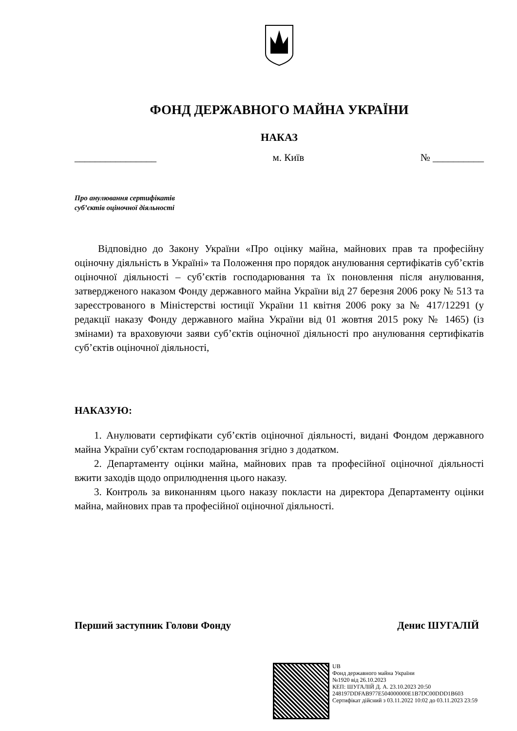ФОНД ДЕРЖАВНОГО МАЙНА УКРАЇНИ
НАКАЗ
________________ м. Київ № __________
Про анулювання сертифікатів
суб’єктів оціночної діяльності
Відповідно до Закону України «Про оцінку майна, майнових прав та професійну оціночну діяльність в Україні» та Положення про порядок анулювання сертифікатів суб’єктів оціночної діяльності – суб’єктів господарювання та їх поновлення після анулювання, затвердженого наказом Фонду державного майна України від 27 березня 2006 року № 513 та зареєстрованого в Міністерстві юстиції України 11 квітня 2006 року за № 417/12291 (у редакції наказу Фонду державного майна України від 01 жовтня 2015 року № 1465) (із змінами) та враховуючи заяви суб’єктів оціночної діяльності про анулювання сертифікатів суб’єктів оціночної діяльності,
НАКАЗУЮ:
1. Анулювати сертифікати суб’єктів оціночної діяльності, видані Фондом державного майна України суб’єктам господарювання згідно з додатком.
2. Департаменту оцінки майна, майнових прав та професійної оціночної діяльності вжити заходів щодо оприлюднення цього наказу.
3. Контроль за виконанням цього наказу покласти на директора Департаменту оцінки майна, майнових прав та професійної оціночної діяльності.
Перший заступник Голови Фонду Денис ШУГАЛІЙ
UB
Фонд державного майна України
№1920 від 26.10.2023
КЕП: ШУГАЛІЙ Д. А. 23.10.2023 20:50
248197DDFAB977E504000000E1B7DC00DDD1B603
Сертифікат дійсний з 03.11.2022 10:02 до 03.11.2023 23:59